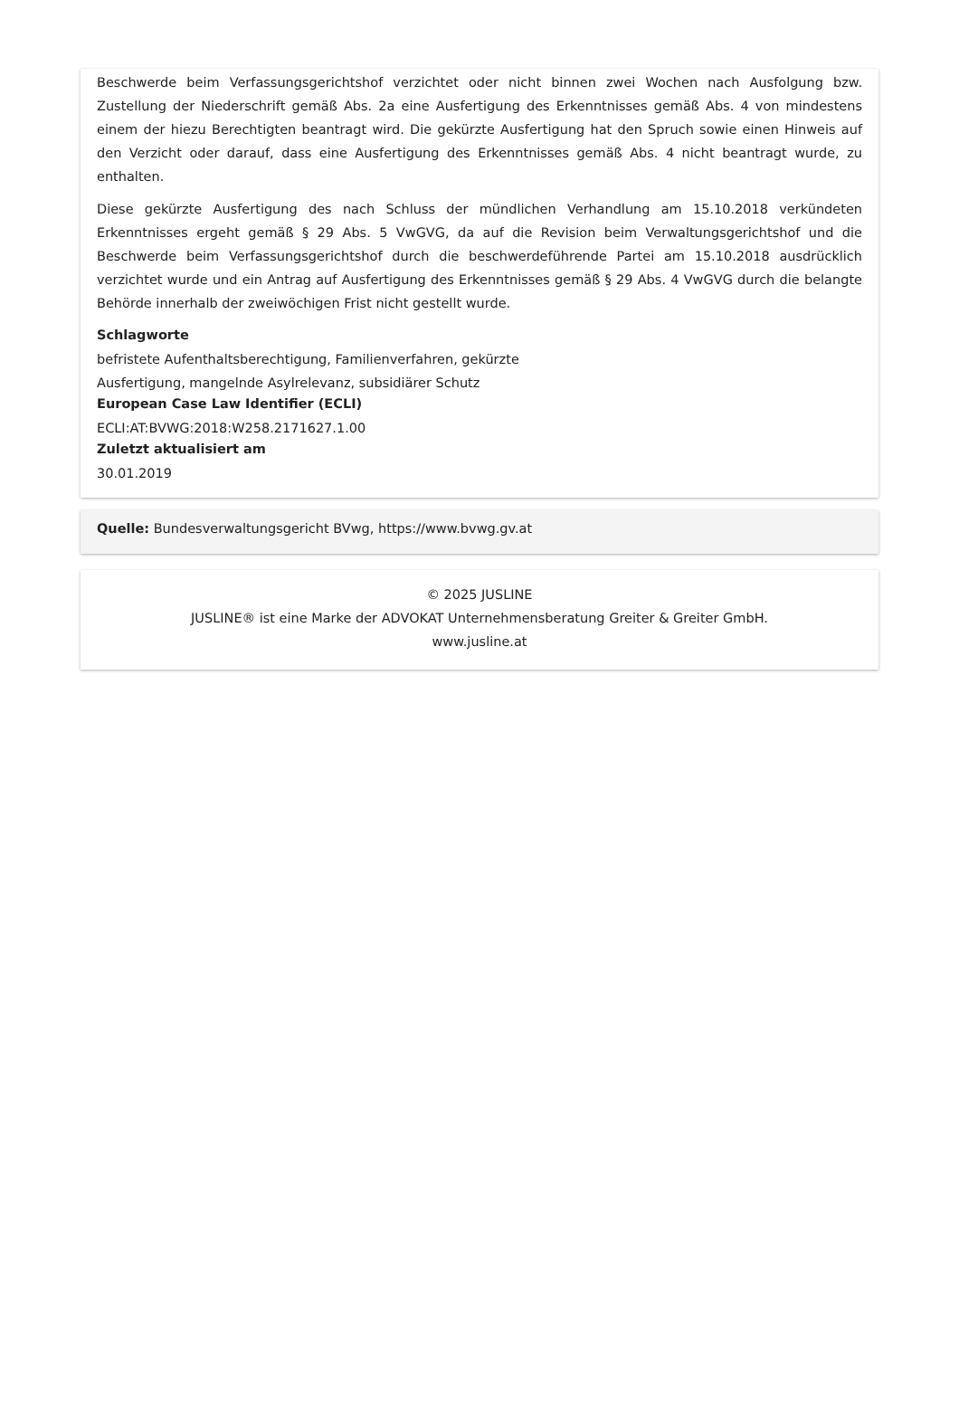Beschwerde beim Verfassungsgerichtshof verzichtet oder nicht binnen zwei Wochen nach Ausfolgung bzw. Zustellung der Niederschrift gemäß Abs. 2a eine Ausfertigung des Erkenntnisses gemäß Abs. 4 von mindestens einem der hiezu Berechtigten beantragt wird. Die gekürzte Ausfertigung hat den Spruch sowie einen Hinweis auf den Verzicht oder darauf, dass eine Ausfertigung des Erkenntnisses gemäß Abs. 4 nicht beantragt wurde, zu enthalten.
Diese gekürzte Ausfertigung des nach Schluss der mündlichen Verhandlung am 15.10.2018 verkündeten Erkenntnisses ergeht gemäß § 29 Abs. 5 VwGVG, da auf die Revision beim Verwaltungsgerichtshof und die Beschwerde beim Verfassungsgerichtshof durch die beschwerdeführende Partei am 15.10.2018 ausdrücklich verzichtet wurde und ein Antrag auf Ausfertigung des Erkenntnisses gemäß § 29 Abs. 4 VwGVG durch die belangte Behörde innerhalb der zweiwöchigen Frist nicht gestellt wurde.
Schlagworte
befristete Aufenthaltsberechtigung, Familienverfahren, gekürzte
Ausfertigung, mangelnde Asylrelevanz, subsidiärer Schutz
European Case Law Identifier (ECLI)
ECLI:AT:BVWG:2018:W258.2171627.1.00
Zuletzt aktualisiert am
30.01.2019
Quelle: Bundesverwaltungsgericht BVwg, https://www.bvwg.gv.at
© 2025 JUSLINE
JUSLINE® ist eine Marke der ADVOKAT Unternehmensberatung Greiter & Greiter GmbH.
www.jusline.at